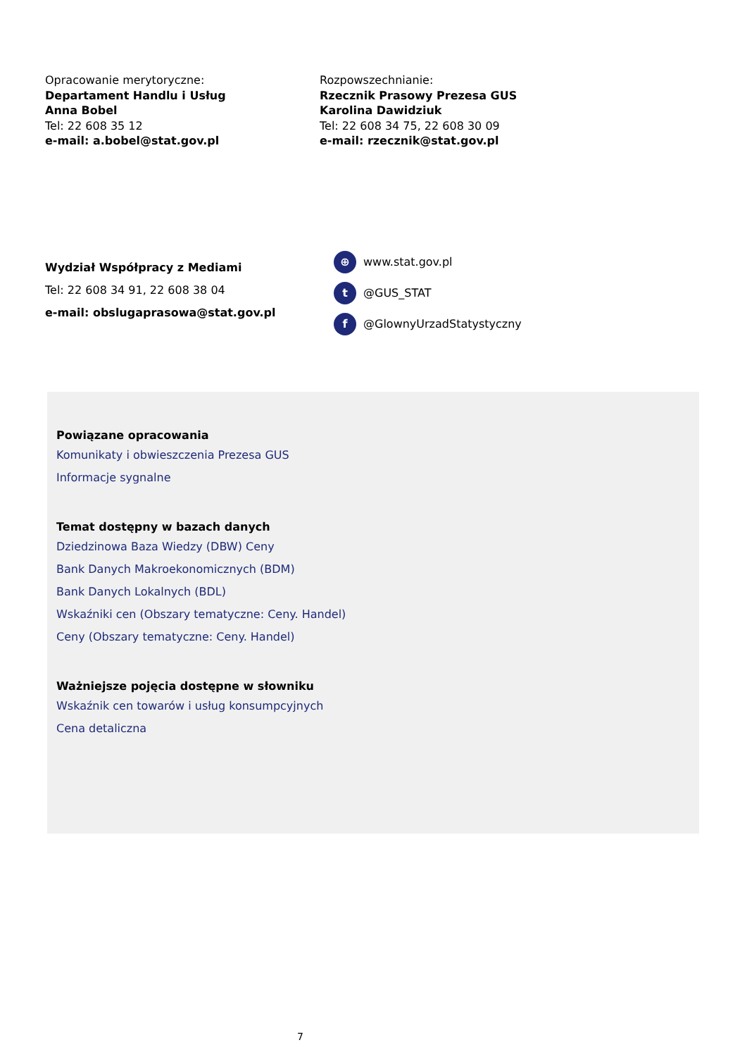Opracowanie merytoryczne:
Departament Handlu i Usług
Anna Bobel
Tel: 22 608 35 12
e-mail: a.bobel@stat.gov.pl
Rozpowszechnianie:
Rzecznik Prasowy Prezesa GUS
Karolina Dawidziuk
Tel: 22 608 34 75, 22 608 30 09
e-mail: rzecznik@stat.gov.pl
Wydział Współpracy z Mediami
Tel: 22 608 34 91, 22 608 38 04
e-mail: obslugaprasowa@stat.gov.pl
⊕ www.stat.gov.pl
t @GUS_STAT
f @GlownyUrzadStatystyczny
Powiązane opracowania
Komunikaty i obwieszczenia Prezesa GUS
Informacje sygnalne
Temat dostępny w bazach danych
Dziedzinowa Baza Wiedzy (DBW) Ceny
Bank Danych Makroekonomicznych (BDM)
Bank Danych Lokalnych (BDL)
Wskaźniki cen (Obszary tematyczne: Ceny. Handel)
Ceny (Obszary tematyczne: Ceny. Handel)
Ważniejsze pojęcia dostępne w słowniku
Wskaźnik cen towarów i usług konsumpcyjnych
Cena detaliczna
7